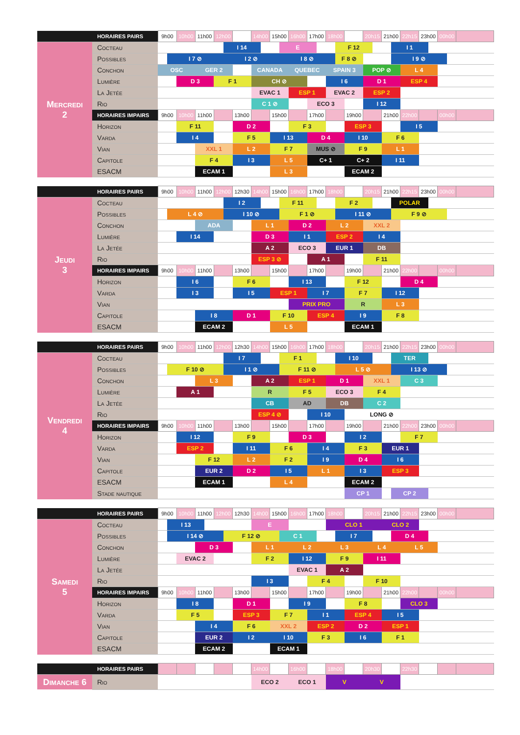| | HORAIRES PAIRS | 9h00 | | 10h00 | 11h00 | 12h00 | | | 14h00 | | 15h00 | | 16h00 | 17h00 | | 18h00 | | | 20h15 | | 21h00 | | 22h15 | 23h00 | | 00h00 | | |
| Mercredi 2 | Cocteau | | | | | | I 14 | | | | | E | | | | | F 12 | | | | | I 1 | | | | | | |
| | Possibles | | I 7 ⊘ | | | | I 2 ⊘ | | | | | I 8 ⊘ | | | | | F 8 ⊘ | | | | | I 9 ⊘ | | | | | | |
| | Conchon | OSC | | | GER 2 | | | | CANADA | | | | QUEBEC | | | SPAIN 3 | | | POP ⊘ | | | | L 4 | | | | | |
| | Lumière | | | D 3 | | F 1 | | | CH ⊘ | | | | | | | I 6 | | | D 1 | | | | ESP 4 | | | | | |
| | La Jetée | | | | | | | | EVAC 1 | | | | ESP 1 | | | EVAC 2 | | | ESP 2 | | | | | | | | | |
| | Rio | | | | | | | | C 1 ⊘ | | | | | ECO 3 | | | | | I 12 | | | | | | | | | |
| | HORAIRES IMPAIRS | 9h00 | | 10h00 | 11h00 | | | 13h00 | | | 15h00 | | | 17h00 | | | | 19h00 | | | 21h00 | | 22h00 | | | 00h00 | | |
| | Horizon | | | F 11 | | | | D 2 | | | | | F 3 | | | | | ESP 3 | | | | | I 5 | | | | | |
| | Varda | | | I 4 | | | | F 5 | | | I 13 | | | D 4 | | | | I 10 | | | F 6 | | | | | | | |
| | Vian | | | | XXL 1 | | | L 2 | | | F 7 | | | MUS ⊘ | | | | F 9 | | | L 1 | | | | | | | |
| | Capitole | | | | F 4 | | | I 3 | | | L 5 | | | C+ 1 | | | | C+ 2 | | | I 11 | | | | | | | |
| | ESACM | | | | ECAM 1 | | | | | | L 3 | | | | | | | ECAM 2 | | | | | | | | | | |
| | HORAIRES PAIRS | 9h00 | | 10h00 | 11h00 | 12h00 | | 12h30 | 14h00 | | 15h00 | | 16h00 | 17h00 | | 18h00 | | | 20h15 | | 21h00 | | 22h15 | 23h00 | | 00h00 | | |
| Jeudi 3 | Cocteau | | | | | | I 2 | | | | | F 11 | | | | | F 2 | | | | | POLAR | | | | | | |
| | Possibles | | L 4 ⊘ | | | | I 10 ⊘ | | | | | F 1 ⊘ | | | | | I 11 ⊘ | | | | | F 9 ⊘ | | | | | | |
| | Conchon | | | | ADA | | | | L 1 | | | | D 2 | | | L 2 | | | XXL 2 | | | | | | | | | |
| | Lumière | | | I 14 | | | | | D 3 | | | | I 1 | | | ESP 2 | | | I 4 | | | | | | | | | |
| | La Jetée | | | | | | | | A 2 | | | | ECO 3 | | | EUR 1 | | | DB | | | | | | | | | |
| | Rio | | | | | | | | ESP 3 ⊘ | | | | | A 1 | | | | | F 11 | | | | | | | | | |
| | HORAIRES IMPAIRS | 9h00 | | 10h00 | 11h00 | | | 13h00 | | | 15h00 | | | 17h00 | | | | 19h00 | | | 21h00 | | 22h00 | | | 00h00 | | |
| | Horizon | | | I 6 | | | | F 6 | | | | | I 13 | | | | | F 12 | | | | | D 4 | | | | | |
| | Varda | | | I 3 | | | | I 5 | | | ESP 1 | | | I 7 | | | | F 7 | | | I 12 | | | | | | | |
| | Vian | | | | | | | | | | | | PRIX PRO | | | | | R | | | L 3 | | | | | | | |
| | Capitole | | | | I 8 | | | D 1 | | | F 10 | | | ESP 4 | | | | I 9 | | | F 8 | | | | | | | |
| | ESACM | | | | ECAM 2 | | | | | | L 5 | | | | | | | ECAM 1 | | | | | | | | | | |
| | HORAIRES PAIRS | 9h00 | | 10h00 | 11h00 | 12h00 | | 12h30 | 14h00 | | 15h00 | | 16h00 | 17h00 | | 18h00 | | | 20h15 | | 21h00 | | 22h15 | 23h00 | | 00h00 | | |
| Vendredi 4 | Cocteau | | | | | | I 7 | | | | | F 1 | | | | | I 10 | | | | | TER | | | | | | |
| | Possibles | | F 10 ⊘ | | | | I 1 ⊘ | | | | | F 11 ⊘ | | | | | L 5 ⊘ | | | | | I 13 ⊘ | | | | | | |
| | Conchon | | | | L 3 | | | | A 2 | | | | ESP 1 | | | D 1 | | | XXL 1 | | | | C 3 | | | | | |
| | Lumière | | | A 1 | | | | | R | | | | F 5 | | | ECO 3 | | | F 4 | | | | | | | | | |
| | La Jetée | | | | | | | | CB | | | | AD | | | DB | | | C 2 | | | | | | | | | |
| | Rio | | | | | | | | ESP 4 ⊘ | | | | | I 10 | | | | | LONG ⊘ | | | | | | | | | |
| | HORAIRES IMPAIRS | 9h00 | | 10h00 | 11h00 | | | 13h00 | | | 15h00 | | | 17h00 | | | | 19h00 | | | 21h00 | | 22h00 | 23h00 | | 00h00 | | |
| | Horizon | | | I 12 | | | | F 9 | | | | | D 3 | | | | | I 2 | | | | | F 7 | | | | | |
| | Varda | | | ESP 2 | | | | I 11 | | | F 6 | | | I 4 | | | | F 3 | | | EUR 1 | | | | | | | |
| | Vian | | | | F 12 | | | L 2 | | | F 2 | | | I 9 | | | | D 4 | | | I 6 | | | | | | | |
| | Capitole | | | | EUR 2 | | | D 2 | | | I 5 | | | L 1 | | | | I 3 | | | ESP 3 | | | | | | | |
| | ESACM | | | | ECAM 1 | | | | | | L 4 | | | | | | | ECAM 2 | | | | | | | | | | |
| | Stade nautique | | | | | | | | | | | | | | | | | CP 1 | | | | CP 2 | | | | | | |
| | HORAIRES PAIRS | 9h00 | | 10h00 | 11h00 | | 12h00 | | 12h30 | 14h00 | 15h00 | | 16h00 | 17h00 | | 18h00 | | | 20h15 | | 21h00 | | 22h15 | 23h00 | | 00h00 | |
| Samedi 5 | Cocteau | | I 13 | | | | | | | E | | | | | | CLO 1 | | | | | CLO 2 | | | | | | |
| | Possibles | | I 14 ⊘ | | | | | F 12 ⊘ | | | | C 1 | | | | | I 7 | | | | | D 4 | | | | | |
| | Conchon | | | | D 3 | | | | | L 1 | | | L 2 | | | L 3 | | | L 4 | | | | L 5 | | | | |
| | Lumière | | | EVAC 2 | | | | | | F 2 | | | I 12 | | | F 9 | | | I 11 | | | | | | | | |
| | La Jetée | | | | | | | | | | | | EVAC 1 | | | A 2 | | | | | | | | | | | |
| | Rio | | | | | | | | | I 3 | | | | F 4 | | | | | F 10 | | | | | | | | |
| | HORAIRES IMPAIRS | 9h00 | | 10h00 | 11h00 | | | | 13h00 | | 15h00 | | | 17h00 | | | | 19h00 | | | 21h00 | | 22h00 | | | 00h00 | |
| | Horizon | | | I 8 | | | | | D 1 | | | | I 9 | | | | | F 8 | | | | | CLO 3 | | | | |
| | Varda | | | F 5 | | | | | ESP 3 | | F 7 | | | I 1 | | | | ESP 4 | | | I 5 | | | | | | |
| | Vian | | | | I 4 | | | | F 6 | | XXL 2 | | | ESP 2 | | | | D 2 | | | ESP 1 | | | | | | |
| | Capitole | | | | EUR 2 | | | | I 2 | | I 10 | | | F 3 | | | | I 6 | | | F 1 | | | | | | |
| | ESACM | | | | ECAM 2 | | | | | | ECAM 1 | | | | | | | | | | | | | | | | |
| | HORAIRES PAIRS | | | | | | 14h00 | | 16h00 | | 18h00 | | 20h30 | | 22h30 | | | |
| Dimanche 6 | Rio | | | | | | ECO 2 | | ECO 1 | | V | | V | | | | | |